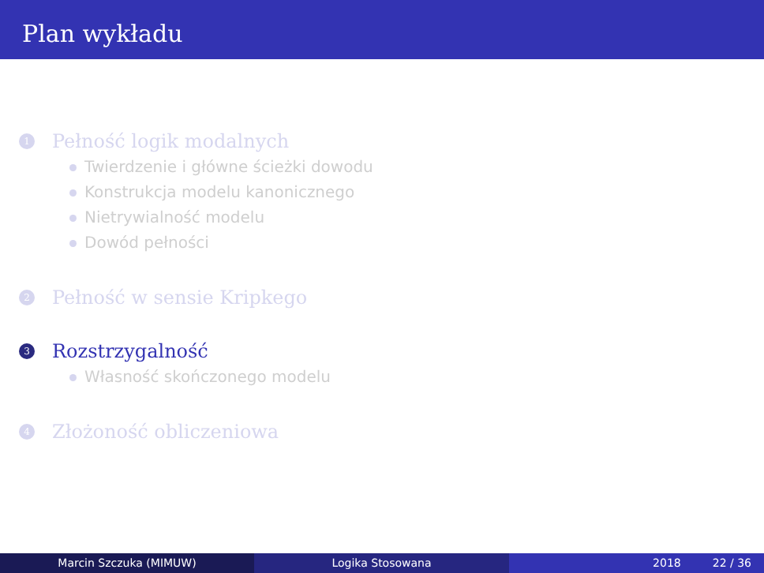Plan wykładu
1
Pełność logik modalnych
Twierdzenie i główne ścieżki dowodu
Konstrukcja modelu kanonicznego
Nietrywialność modelu
Dowód pełności
2
Pełność w sensie Kripkego
3
Rozstrzygalność
Własność skończonego modelu
4
Złożoność obliczeniowa
Marcin Szczuka (MIMUW) Logika Stosowana 2018 22 / 36